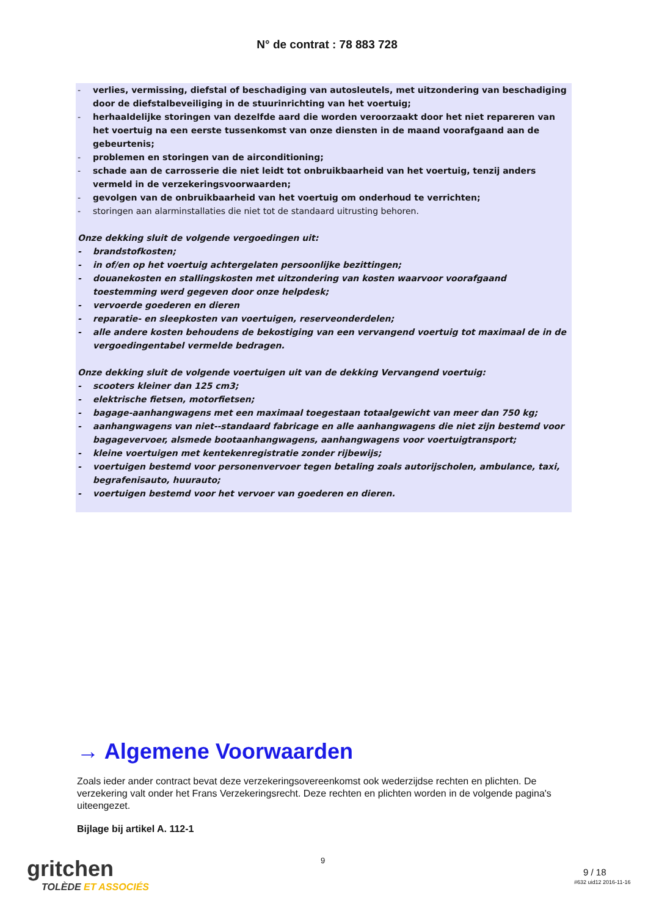N° de contrat : 78 883 728
- verlies, vermissing, diefstal of beschadiging van autosleutels, met uitzondering van beschadiging door de diefstalbeveiliging in de stuurinrichting van het voertuig;
- herhaaldelijke storingen van dezelfde aard die worden veroorzaakt door het niet repareren van het voertuig na een eerste tussenkomst van onze diensten in de maand voorafgaand aan de gebeurtenis;
- problemen en storingen van de airconditioning;
- schade aan de carrosserie die niet leidt tot onbruikbaarheid van het voertuig, tenzij anders vermeld in de verzekeringsvoorwaarden;
- gevolgen van de onbruikbaarheid van het voertuig om onderhoud te verrichten;
- storingen aan alarminstallaties die niet tot de standaard uitrusting behoren.
Onze dekking sluit de volgende vergoedingen uit:
- brandstofkosten;
- in of/en op het voertuig achtergelaten persoonlijke bezittingen;
- douanekosten en stallingskosten met uitzondering van kosten waarvoor voorafgaand toestemming werd gegeven door onze helpdesk;
- vervoerde goederen en dieren
- reparatie- en sleepkosten van voertuigen, reserveonderdelen;
- alle andere kosten behoudens de bekostiging van een vervangend voertuig tot maximaal de in de vergoedingentabel vermelde bedragen.
Onze dekking sluit de volgende voertuigen uit van de dekking Vervangend voertuig:
- scooters kleiner dan 125 cm3;
- elektrische fietsen, motorfietsen;
- bagage-aanhangwagens met een maximaal toegestaan totaalgewicht van meer dan 750 kg;
- aanhangwagens van niet--standaard fabricage en alle aanhangwagens die niet zijn bestemd voor bagagevervoer, alsmede bootaanhangwagens, aanhangwagens voor voertuigtransport;
- kleine voertuigen met kentekenregistratie zonder rijbewijs;
- voertuigen bestemd voor personenvervoer tegen betaling zoals autorijscholen, ambulance, taxi, begrafenisauto, huurauto;
- voertuigen bestemd voor het vervoer van goederen en dieren.
→ Algemene Voorwaarden
Zoals ieder ander contract bevat deze verzekeringsovereenkomst ook wederzijdse rechten en plichten. De verzekering valt onder het Frans Verzekeringsrecht. Deze rechten en plichten worden in de volgende pagina's uiteengezet.
Bijlage bij artikel A. 112-1
gritchen
TOLÈDE ET ASSOCIÉS
9
9 / 18
#632 uid12 2016-11-16